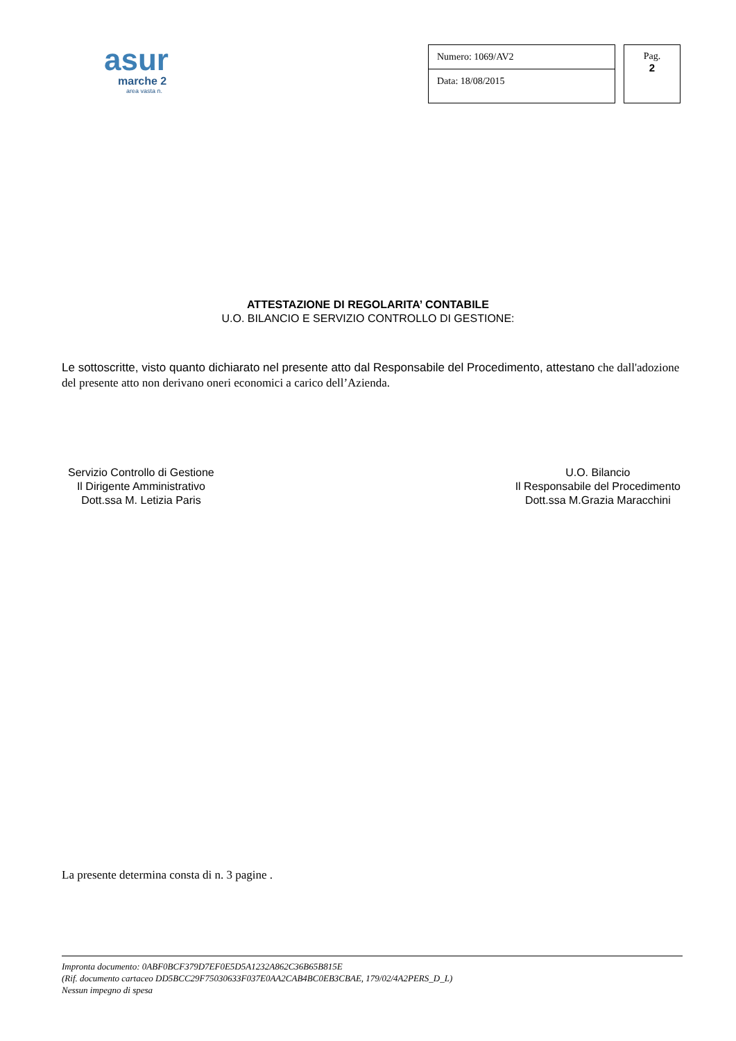asur
marche 2
area vasta n.
Numero: 1069/AV2
Data: 18/08/2015
Pag.
2
ATTESTAZIONE DI REGOLARITA’ CONTABILE
U.O. BILANCIO E SERVIZIO CONTROLLO DI GESTIONE:
Le sottoscritte, visto quanto dichiarato nel presente atto dal Responsabile del Procedimento, attestano che dall'adozione del presente atto non derivano oneri economici a carico dell’Azienda.
Servizio Controllo di Gestione
Il Dirigente Amministrativo
Dott.ssa M. Letizia Paris
U.O. Bilancio
Il Responsabile del Procedimento
Dott.ssa M.Grazia Maracchini
La presente determina consta di n. 3 pagine .
Impronta documento: 0ABF0BCF379D7EF0E5D5A1232A862C36B65B815E
(Rif. documento cartaceo DD5BCC29F75030633F037E0AA2CAB4BC0EB3CBAE, 179/02/4A2PERS_D_L)
Nessun impegno di spesa